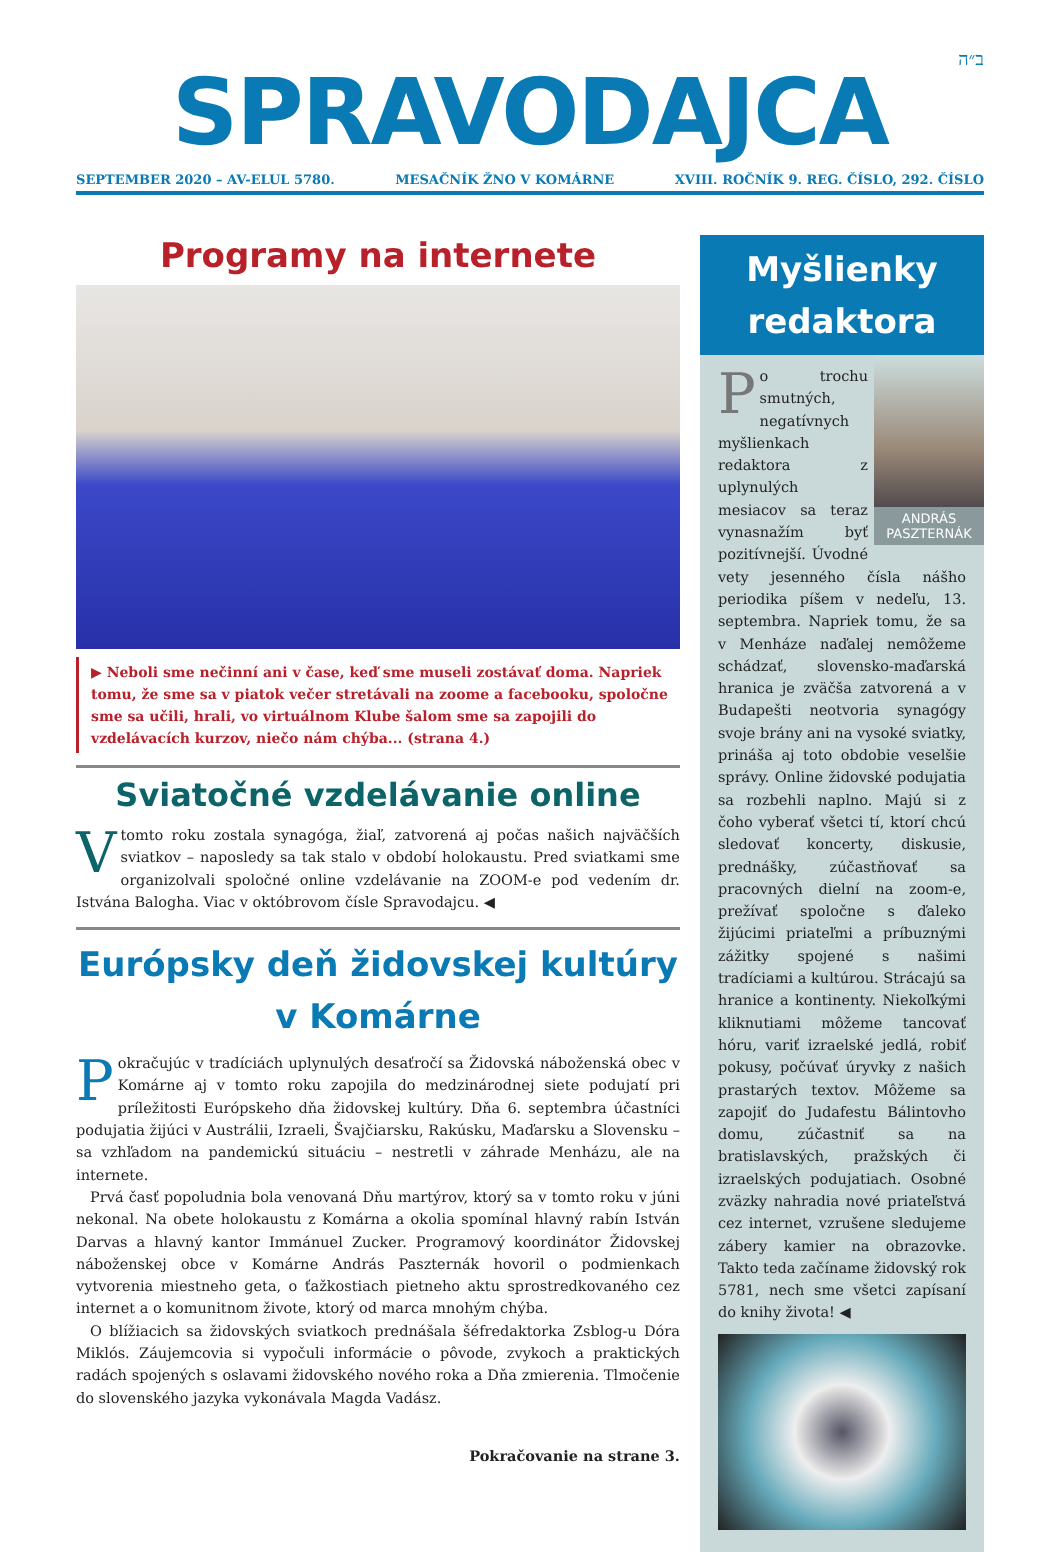ב״ה
SPRAVODAJCA
SEPTEMBER 2020 – AV-ELUL 5780. MESAČNÍK ŽNO V KOMÁRNE XVIII. ROČNÍK 9. REG. ČÍSLO, 292. ČÍSLO
Programy na internete
▶ Neboli sme nečinní ani v čase, keď sme museli zostávať doma. Napriek tomu, že sme sa v piatok večer stretávali na zoome a facebooku, spoločne sme sa učili, hrali, vo virtuálnom Klube šalom sme sa zapojili do vzdelávacích kurzov, niečo nám chýba... (strana 4.)
Sviatočné vzdelávanie online
Vtomto roku zostala synagóga, žiaľ, zatvorená aj počas našich najväčších sviatkov – naposledy sa tak stalo v období holokaustu. Pred sviatkami sme organizolvali spoločné online vzdelávanie na ZOOM-e pod vedením dr. Istvána Balogha. Viac v októbrovom čísle Spravodajcu. ◀
Európsky deň židovskej kultúry v Komárne
Pokračujúc v tradíciách uplynulých desaťročí sa Židovská náboženská obec v Komárne aj v tomto roku zapojila do medzinárodnej siete podujatí pri príležitosti Európskeho dňa židovskej kultúry. Dňa 6. septembra účastníci podujatia žijúci v Austrálii, Izraeli, Švajčiarsku, Rakúsku, Maďarsku a Slovensku – sa vzhľadom na pandemickú situáciu – nestretli v záhrade Menházu, ale na internete.
Prvá časť popoludnia bola venovaná Dňu martýrov, ktorý sa v tomto roku v júni nekonal. Na obete holokaustu z Komárna a okolia spomínal hlavný rabín István Darvas a hlavný kantor Immánuel Zucker. Programový koordinátor Židovskej náboženskej obce v Komárne András Paszternák hovoril o podmienkach vytvorenia miestneho geta, o ťažkostiach pietneho aktu sprostredkovaného cez internet a o komunitnom živote, ktorý od marca mnohým chýba.
O blížiacich sa židovských sviatkoch prednášala šéfredaktorka Zsblog-u Dóra Miklós. Záujemcovia si vypočuli informácie o pôvode, zvykoch a praktických radách spojených s oslavami židovského nového roka a Dňa zmierenia. Tlmočenie do slovenského jazyka vykonávala Magda Vadász.
Pokračovanie na strane 3.
Myšlienky redaktora
ANDRÁS PASZTERNÁK
Po trochu smutných, negatívnych myšlienkach redaktora z uplynulých mesiacov sa teraz vynasnažím byť pozitívnejší. Úvodné vety jesenného čísla nášho periodika píšem v nedeľu, 13. septembra. Napriek tomu, že sa v Menháze naďalej nemôžeme schádzať, slovensko-maďarská hranica je zväčša zatvorená a v Budapešti neotvoria synagógy svoje brány ani na vysoké sviatky, prináša aj toto obdobie veselšie správy. Online židovské podujatia sa rozbehli naplno. Majú si z čoho vyberať všetci tí, ktorí chcú sledovať koncerty, diskusie, prednášky, zúčastňovať sa pracovných dielní na zoom-e, prežívať spoločne s ďaleko žijúcimi priateľmi a príbuznými zážitky spojené s našimi tradíciami a kultúrou. Strácajú sa hranice a kontinenty. Niekoľkými kliknutiami môžeme tancovať hóru, variť izraelské jedlá, robiť pokusy, počúvať úryvky z našich prastarých textov. Môžeme sa zapojiť do Judafestu Bálintovho domu, zúčastniť sa na bratislavských, pražských či izraelských podujatiach. Osobné zväzky nahradia nové priateľstvá cez internet, vzrušene sledujeme zábery kamier na obrazovke. Takto teda začíname židovský rok 5781, nech sme všetci zapísaní do knihy života! ◀